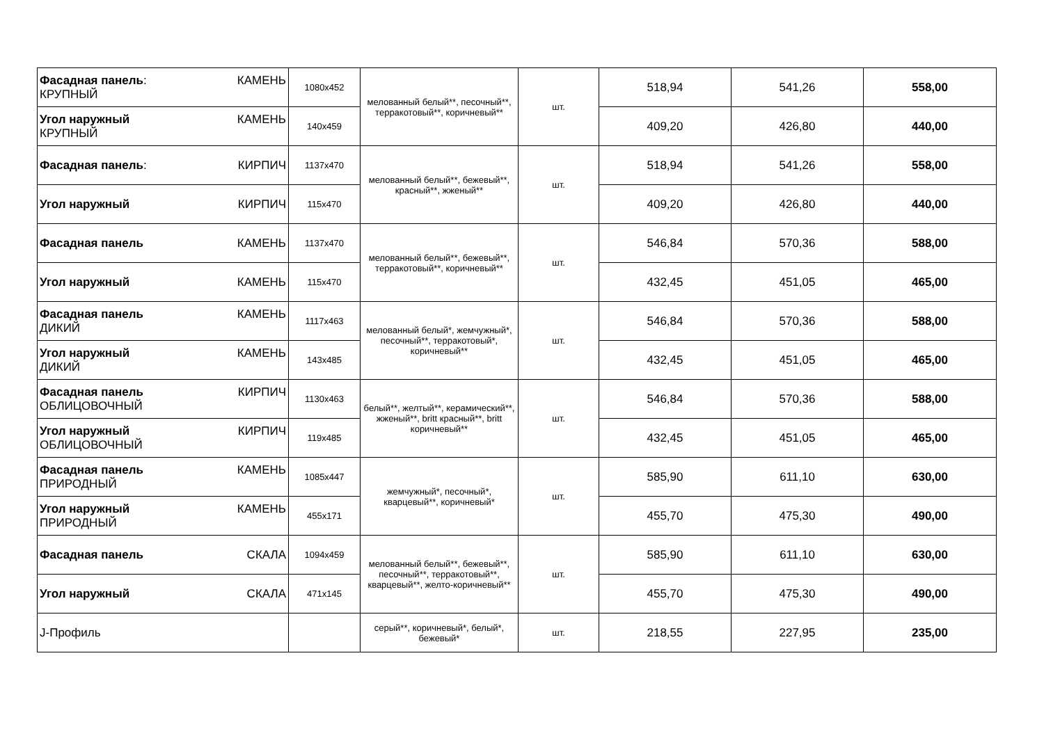| Фасадная панель : КРУПНЫЙ КАМЕНЬ | 1080x452 | мелованный белый**, песочный**, терракотовый**, коричневый** | шт. | 518,94 | 541,26 | 558,00 |
| Угол наружный КРУПНЫЙ КАМЕНЬ | 140x459 | | | 409,20 | 426,80 | 440,00 |
| Фасадная панель : КИРПИЧ | 1137x470 | мелованный белый**, бежевый**, красный**, жженый** | шт. | 518,94 | 541,26 | 558,00 |
| Угол наружный КИРПИЧ | 115x470 | | | 409,20 | 426,80 | 440,00 |
| Фасадная панель КАМЕНЬ | 1137x470 | мелованный белый**, бежевый**, терракотовый**, коричневый** | шт. | 546,84 | 570,36 | 588,00 |
| Угол наружный КАМЕНЬ | 115x470 | | | 432,45 | 451,05 | 465,00 |
| Фасадная панель ДИКИЙ КАМЕНЬ | 1117x463 | мелованный белый*, жемчужный*, песочный**, терракотовый*, коричневый** | шт. | 546,84 | 570,36 | 588,00 |
| Угол наружный ДИКИЙ КАМЕНЬ | 143x485 | | | 432,45 | 451,05 | 465,00 |
| Фасадная панель ОБЛИЦОВОЧНЫЙ КИРПИЧ | 1130x463 | белый**, желтый**, керамический**, жженый**, britt красный**, britt коричневый** | шт. | 546,84 | 570,36 | 588,00 |
| Угол наружный ОБЛИЦОВОЧНЫЙ КИРПИЧ | 119x485 | | | 432,45 | 451,05 | 465,00 |
| Фасадная панель ПРИРОДНЫЙ КАМЕНЬ | 1085x447 | жемчужный*, песочный*, кварцевый**, коричневый* | шт. | 585,90 | 611,10 | 630,00 |
| Угол наружный ПРИРОДНЫЙ КАМЕНЬ | 455x171 | | | 455,70 | 475,30 | 490,00 |
| Фасадная панель СКАЛА | 1094x459 | мелованный белый**, бежевый**, песочный**, терракотовый**, кварцевый**, желто-коричневый** | шт. | 585,90 | 611,10 | 630,00 |
| Угол наружный СКАЛА | 471x145 | | | 455,70 | 475,30 | 490,00 |
| J-Профиль | | серый**, коричневый*, белый*, бежевый* | шт. | 218,55 | 227,95 | 235,00 |